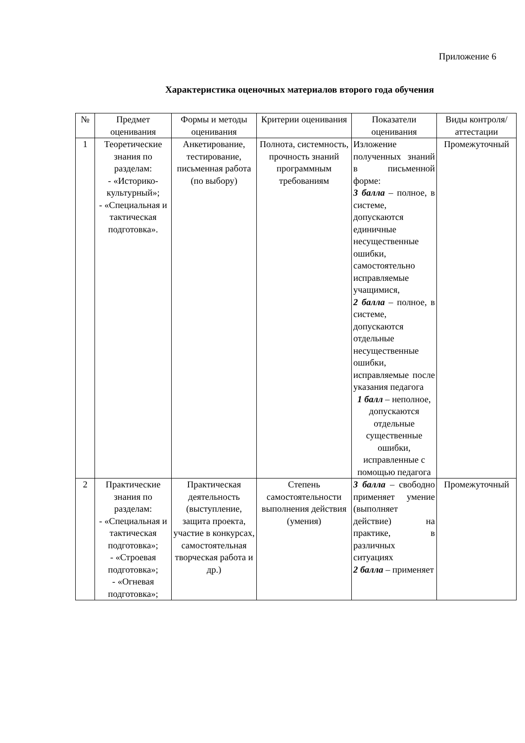Приложение 6
Характеристика оценочных материалов второго года обучения
| № | Предмет оценивания | Формы и методы оценивания | Критерии оценивания | Показатели оценивания | Виды контроля/ аттестации |
| --- | --- | --- | --- | --- | --- |
| 1 | Теоретические знания по разделам: - «Историко-культурный»; - «Специальная и тактическая подготовка». | Анкетирование, тестирование, письменная работа (по выбору) | Полнота, системность, прочность знаний программным требованиям | Изложение полученных знаний в письменной форме: 3 балла – полное, в системе, допускаются единичные несущественные ошибки, самостоятельно исправляемые учащимися, 2 балла – полное, в системе, допускаются отдельные несущественные ошибки, исправляемые после указания педагога 1 балл – неполное, допускаются отдельные существенные ошибки, исправленные с помощью педагога | Промежуточный |
| 2 | Практические знания по разделам: - «Специальная и тактическая подготовка»; - «Строевая подготовка»; - «Огневая подготовка»; | Практическая деятельность (выступление, защита проекта, участие в конкурсах, самостоятельная творческая работа и др.) | Степень самостоятельности выполнения действия (умения) | 3 балла – свободно применяет умение (выполняет действие) на практике, в различных ситуациях 2 балла – применяет | Промежуточный |